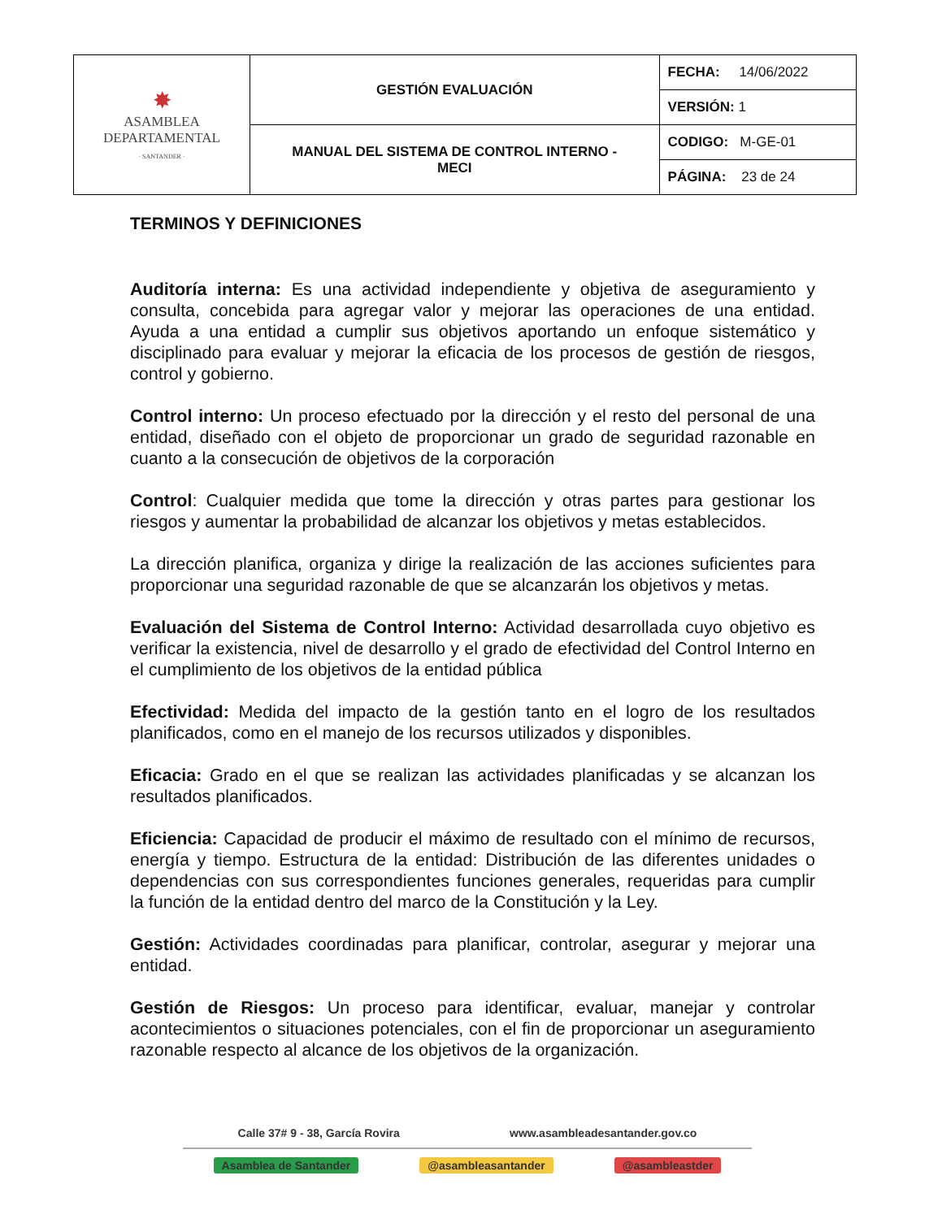| ✸ ASAMBLEA DEPARTAMENTAL · SANTANDER · | GESTIÓN EVALUACIÓN | FECHA: 14/06/2022 |
| | | VERSIÓN: 1 |
| | MANUAL DEL SISTEMA DE CONTROL INTERNO - MECI | CODIGO: M-GE-01 |
| | | PÁGINA: 23 de 24 |
TERMINOS Y DEFINICIONES
Auditoría interna: Es una actividad independiente y objetiva de aseguramiento y consulta, concebida para agregar valor y mejorar las operaciones de una entidad. Ayuda a una entidad a cumplir sus objetivos aportando un enfoque sistemático y disciplinado para evaluar y mejorar la eficacia de los procesos de gestión de riesgos, control y gobierno.
Control interno: Un proceso efectuado por la dirección y el resto del personal de una entidad, diseñado con el objeto de proporcionar un grado de seguridad razonable en cuanto a la consecución de objetivos de la corporación
Control: Cualquier medida que tome la dirección y otras partes para gestionar los riesgos y aumentar la probabilidad de alcanzar los objetivos y metas establecidos.
La dirección planifica, organiza y dirige la realización de las acciones suficientes para proporcionar una seguridad razonable de que se alcanzarán los objetivos y metas.
Evaluación del Sistema de Control Interno: Actividad desarrollada cuyo objetivo es verificar la existencia, nivel de desarrollo y el grado de efectividad del Control Interno en el cumplimiento de los objetivos de la entidad pública
Efectividad: Medida del impacto de la gestión tanto en el logro de los resultados planificados, como en el manejo de los recursos utilizados y disponibles.
Eficacia: Grado en el que se realizan las actividades planificadas y se alcanzan los resultados planificados.
Eficiencia: Capacidad de producir el máximo de resultado con el mínimo de recursos, energía y tiempo. Estructura de la entidad: Distribución de las diferentes unidades o dependencias con sus correspondientes funciones generales, requeridas para cumplir la función de la entidad dentro del marco de la Constitución y la Ley.
Gestión: Actividades coordinadas para planificar, controlar, asegurar y mejorar una entidad.
Gestión de Riesgos: Un proceso para identificar, evaluar, manejar y controlar acontecimientos o situaciones potenciales, con el fin de proporcionar un aseguramiento razonable respecto al alcance de los objetivos de la organización.
Calle 37# 9 - 38, García Rovira www.asambleadesantander.gov.co
Asamblea de Santander @asambleasantander @asambleastder